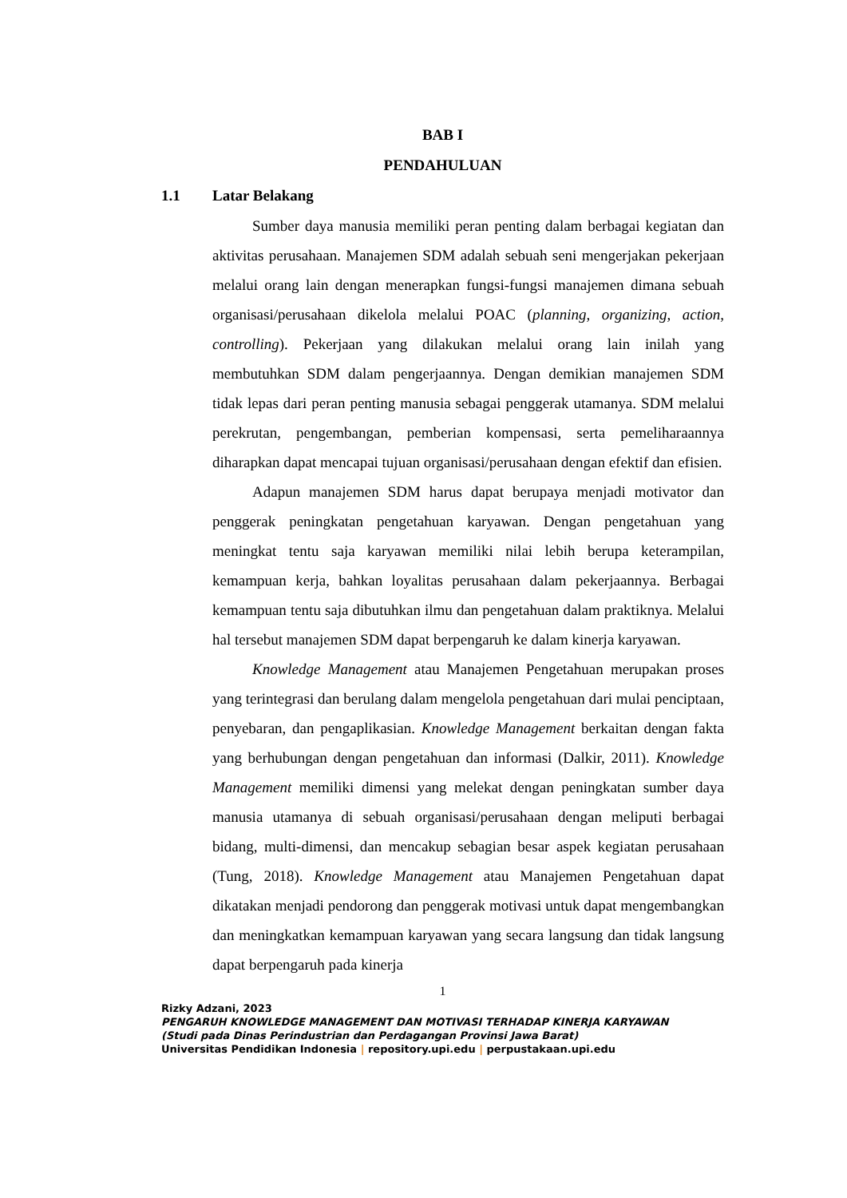BAB I
PENDAHULUAN
1.1 Latar Belakang
Sumber daya manusia memiliki peran penting dalam berbagai kegiatan dan aktivitas perusahaan. Manajemen SDM adalah sebuah seni mengerjakan pekerjaan melalui orang lain dengan menerapkan fungsi-fungsi manajemen dimana sebuah organisasi/perusahaan dikelola melalui POAC (planning, organizing, action, controlling). Pekerjaan yang dilakukan melalui orang lain inilah yang membutuhkan SDM dalam pengerjaannya. Dengan demikian manajemen SDM tidak lepas dari peran penting manusia sebagai penggerak utamanya. SDM melalui perekrutan, pengembangan, pemberian kompensasi, serta pemeliharaannya diharapkan dapat mencapai tujuan organisasi/perusahaan dengan efektif dan efisien.
Adapun manajemen SDM harus dapat berupaya menjadi motivator dan penggerak peningkatan pengetahuan karyawan. Dengan pengetahuan yang meningkat tentu saja karyawan memiliki nilai lebih berupa keterampilan, kemampuan kerja, bahkan loyalitas perusahaan dalam pekerjaannya. Berbagai kemampuan tentu saja dibutuhkan ilmu dan pengetahuan dalam praktiknya. Melalui hal tersebut manajemen SDM dapat berpengaruh ke dalam kinerja karyawan.
Knowledge Management atau Manajemen Pengetahuan merupakan proses yang terintegrasi dan berulang dalam mengelola pengetahuan dari mulai penciptaan, penyebaran, dan pengaplikasian. Knowledge Management berkaitan dengan fakta yang berhubungan dengan pengetahuan dan informasi (Dalkir, 2011). Knowledge Management memiliki dimensi yang melekat dengan peningkatan sumber daya manusia utamanya di sebuah organisasi/perusahaan dengan meliputi berbagai bidang, multi-dimensi, dan mencakup sebagian besar aspek kegiatan perusahaan (Tung, 2018). Knowledge Management atau Manajemen Pengetahuan dapat dikatakan menjadi pendorong dan penggerak motivasi untuk dapat mengembangkan dan meningkatkan kemampuan karyawan yang secara langsung dan tidak langsung dapat berpengaruh pada kinerja
1
Rizky Adzani, 2023
PENGARUH KNOWLEDGE MANAGEMENT DAN MOTIVASI TERHADAP KINERJA KARYAWAN
(Studi pada Dinas Perindustrian dan Perdagangan Provinsi Jawa Barat)
Universitas Pendidikan Indonesia | repository.upi.edu | perpustakaan.upi.edu